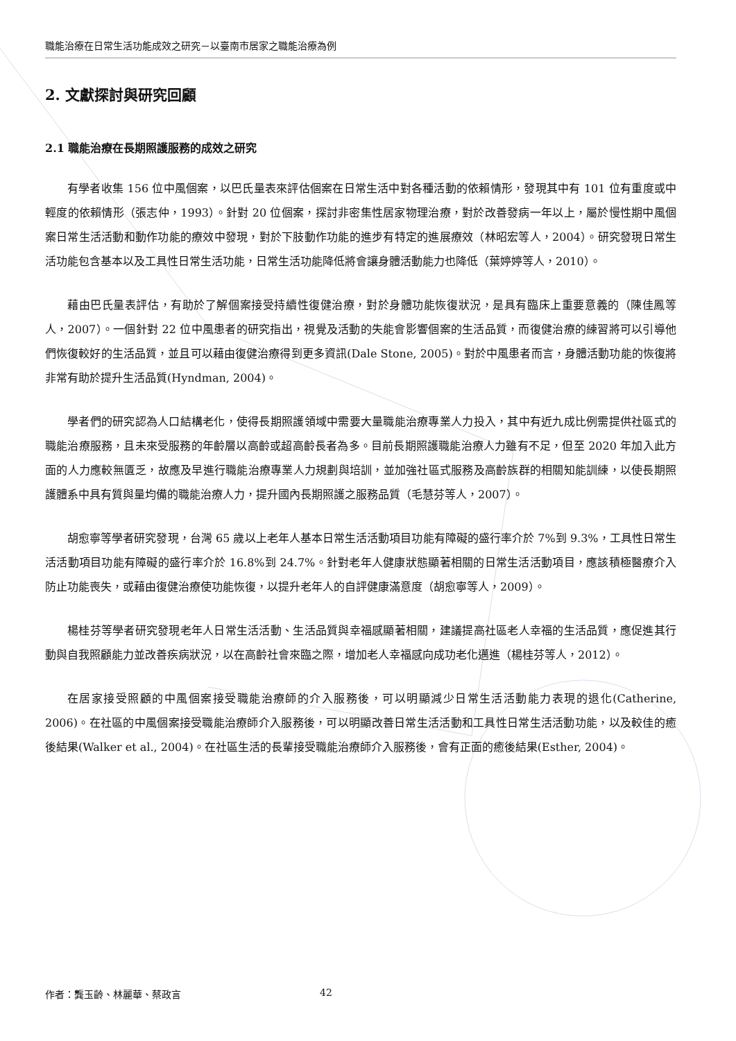職能治療在日常生活功能成效之研究－以臺南市居家之職能治療為例
2. 文獻探討與研究回顧
2.1 職能治療在長期照護服務的成效之研究
有學者收集 156 位中風個案，以巴氏量表來評估個案在日常生活中對各種活動的依賴情形，發現其中有 101 位有重度或中輕度的依賴情形（張志仲，1993）。針對 20 位個案，探討非密集性居家物理治療，對於改善發病一年以上，屬於慢性期中風個案日常生活活動和動作功能的療效中發現，對於下肢動作功能的進步有特定的進展療效（林昭宏等人，2004）。研究發現日常生活功能包含基本以及工具性日常生活功能，日常生活功能降低將會讓身體活動能力也降低（葉婷婷等人，2010）。
藉由巴氏量表評估，有助於了解個案接受持續性復健治療，對於身體功能恢復狀況，是具有臨床上重要意義的（陳佳鳳等人，2007）。一個針對 22 位中風患者的研究指出，視覺及活動的失能會影響個案的生活品質，而復健治療的練習將可以引導他們恢復較好的生活品質，並且可以藉由復健治療得到更多資訊(Dale Stone, 2005)。對於中風患者而言，身體活動功能的恢復將非常有助於提升生活品質(Hyndman, 2004)。
學者們的研究認為人口結構老化，使得長期照護領域中需要大量職能治療專業人力投入，其中有近九成比例需提供社區式的職能治療服務，且未來受服務的年齡層以高齡或超高齡長者為多。目前長期照護職能治療人力雖有不足，但至 2020 年加入此方面的人力應較無匱乏，故應及早進行職能治療專業人力規劃與培訓，並加強社區式服務及高齡族群的相關知能訓練，以使長期照護體系中具有質與量均備的職能治療人力，提升國內長期照護之服務品質（毛慧芬等人，2007）。
胡愈寧等學者研究發現，台灣 65 歲以上老年人基本日常生活活動項目功能有障礙的盛行率介於 7%到 9.3%，工具性日常生活活動項目功能有障礙的盛行率介於 16.8%到 24.7%。針對老年人健康狀態顯著相關的日常生活活動項目，應該積極醫療介入防止功能喪失，或藉由復健治療使功能恢復，以提升老年人的自評健康滿意度（胡愈寧等人，2009）。
楊桂芬等學者研究發現老年人日常生活活動、生活品質與幸福感顯著相關，建議提高社區老人幸福的生活品質，應促進其行動與自我照顧能力並改善疾病狀況，以在高齡社會來臨之際，增加老人幸福感向成功老化邁進（楊桂芬等人，2012）。
在居家接受照顧的中風個案接受職能治療師的介入服務後，可以明顯減少日常生活活動能力表現的退化(Catherine, 2006)。在社區的中風個案接受職能治療師介入服務後，可以明顯改善日常生活活動和工具性日常生活活動功能，以及較佳的癒後結果(Walker et al., 2004)。在社區生活的長輩接受職能治療師介入服務後，會有正面的癒後結果(Esther, 2004)。
作者：龔玉齡、林麗華、蔡政言 42